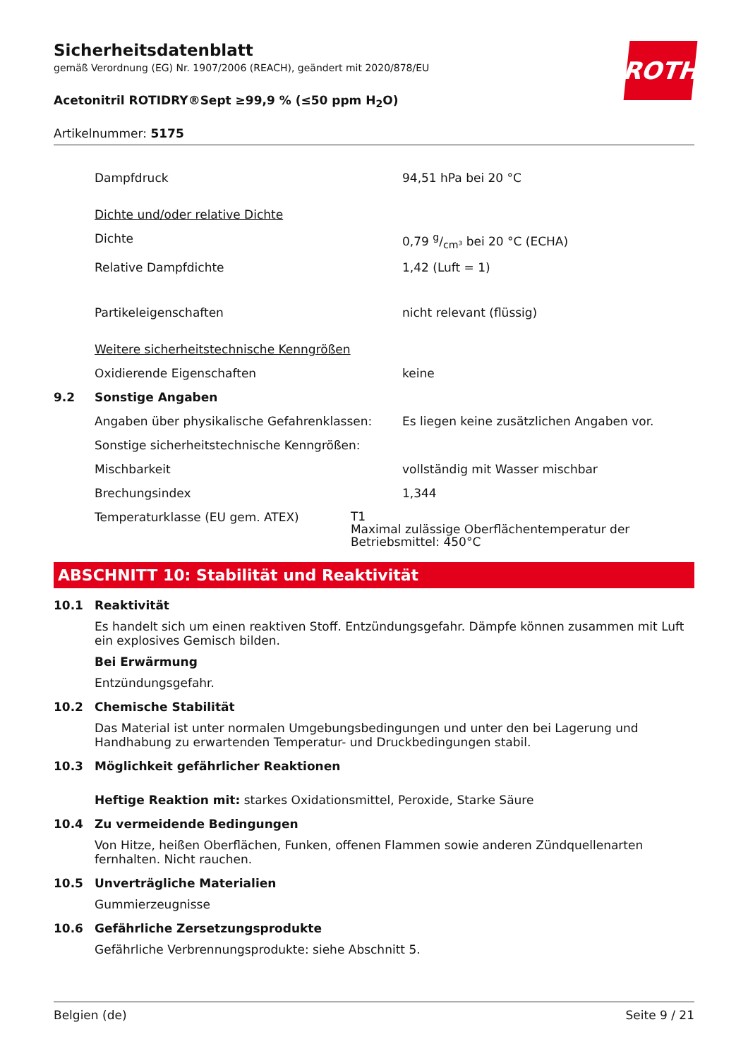Sicherheitsdatenblatt
gemäß Verordnung (EG) Nr. 1907/2006 (REACH), geändert mit 2020/878/EU
Acetonitril ROTIDRY®Sept ≥99,9 % (≤50 ppm H<sub>2</sub>O)
Artikelnummer: 5175
ROTH
Dampfdruck 94,51 hPa bei 20 °C
Dichte und/oder relative Dichte
Dichte 0,79 g/cm³ bei 20 °C (ECHA)
Relative Dampfdichte 1,42 (Luft = 1)
Partikeleigenschaften nicht relevant (flüssig)
Weitere sicherheitstechnische Kenngrößen
Oxidierende Eigenschaften keine
9.2 Sonstige Angaben
Angaben über physikalische Gefahrenklassen:
Es liegen keine zusätzlichen Angaben vor.
Sonstige sicherheitstechnische Kenngrößen:
Mischbarkeit vollständig mit Wasser mischbar
Brechungsindex 1,344
Temperaturklasse (EU gem. ATEX)
T1
Maximal zulässige Oberflächentemperatur der Betriebsmittel: 450°C
ABSCHNITT 10: Stabilität und Reaktivität
10.1 Reaktivität
Es handelt sich um einen reaktiven Stoff. Entzündungsgefahr. Dämpfe können zusammen mit Luft ein explosives Gemisch bilden.
Bei Erwärmung
Entzündungsgefahr.
10.2 Chemische Stabilität
Das Material ist unter normalen Umgebungsbedingungen und unter den bei Lagerung und Handhabung zu erwartenden Temperatur- und Druckbedingungen stabil.
10.3 Möglichkeit gefährlicher Reaktionen
Heftige Reaktion mit: starkes Oxidationsmittel, Peroxide, Starke Säure
10.4 Zu vermeidende Bedingungen
Von Hitze, heißen Oberflächen, Funken, offenen Flammen sowie anderen Zündquellenarten fernhalten. Nicht rauchen.
10.5 Unverträgliche Materialien
Gummierzeugnisse
10.6 Gefährliche Zersetzungsprodukte
Gefährliche Verbrennungsprodukte: siehe Abschnitt 5.
Belgien (de) Seite 9 / 21